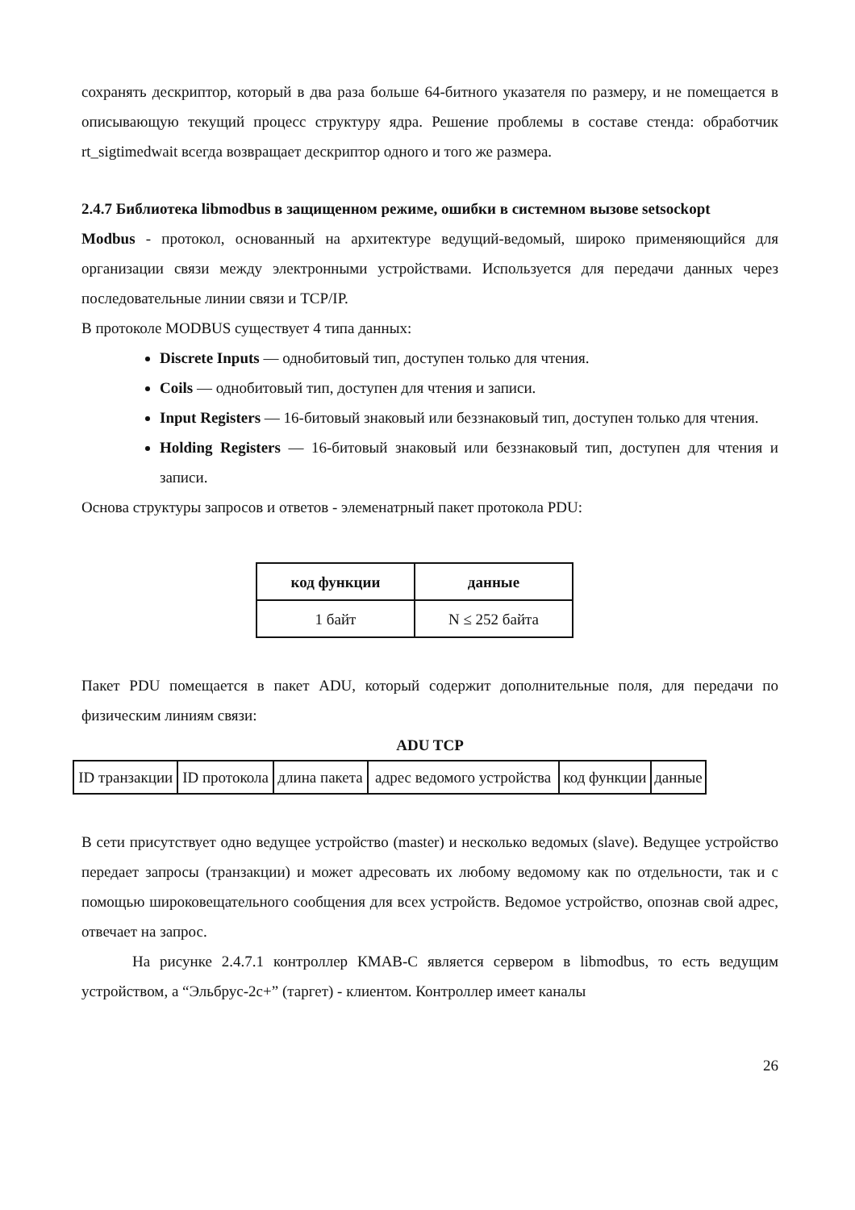сохранять дескриптор, который в два раза больше 64-битного указателя по размеру, и не помещается в описывающую текущий процесс структуру ядра. Решение проблемы в составе стенда: обработчик rt_sigtimedwait всегда возвращает дескриптор одного и того же размера.
2.4.7 Библиотека libmodbus в защищенном режиме, ошибки в системном вызове setsockopt
Modbus - протокол, основанный на архитектуре ведущий-ведомый, широко применяющийся для организации связи между электронными устройствами. Используется для передачи данных через последовательные линии связи и TCP/IP.
В протоколе MODBUS существует 4 типа данных:
Discrete Inputs — однобитовый тип, доступен только для чтения.
Coils — однобитовый тип, доступен для чтения и записи.
Input Registers — 16-битовый знаковый или беззнаковый тип, доступен только для чтения.
Holding Registers — 16-битовый знаковый или беззнаковый тип, доступен для чтения и записи.
Основа структуры запросов и ответов - элеменатрный пакет протокола PDU:
| код функции | данные |
| --- | --- |
| 1 байт | N ≤ 252 байта |
Пакет PDU помещается в пакет ADU, который содержит дополнительные поля, для передачи по физическим линиям связи:
ADU TCP
| ID транзакции | ID протокола | длина пакета | адрес ведомого устройства | код функции | данные |
В сети присутствует одно ведущее устройство (master) и несколько ведомых (slave). Ведущее устройство передает запросы (транзакции) и может адресовать их любому ведомому как по отдельности, так и с помощью широковещательного сообщения для всех устройств. Ведомое устройство, опознав свой адрес, отвечает на запрос.
На рисунке 2.4.7.1 контроллер КМАВ-С является сервером в libmodbus, то есть ведущим устройством, а “Эльбрус-2с+” (таргет) - клиентом. Контроллер имеет каналы
26